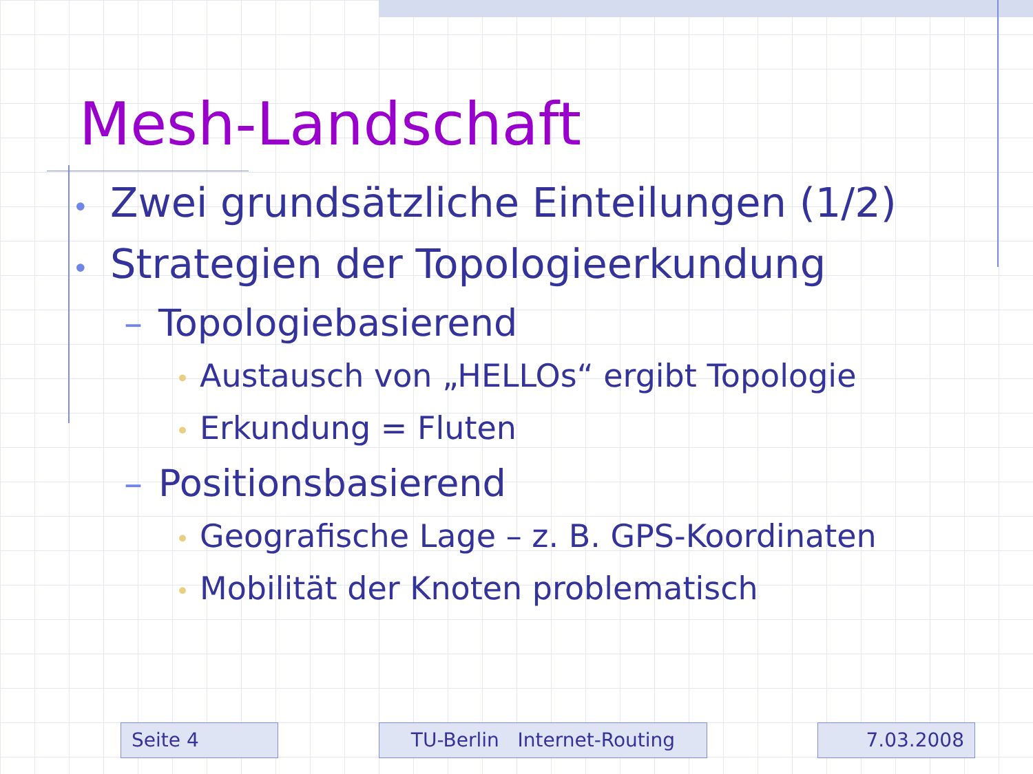Mesh-Landschaft
• Zwei grundsätzliche Einteilungen (1/2)
• Strategien der Topologieerkundung
– Topologiebasierend
• Austausch von „HELLOs“ ergibt Topologie
• Erkundung = Fluten
– Positionsbasierend
• Geografische Lage – z. B. GPS-Koordinaten
• Mobilität der Knoten problematisch
Seite 4 TU-Berlin Internet-Routing 7.03.2008